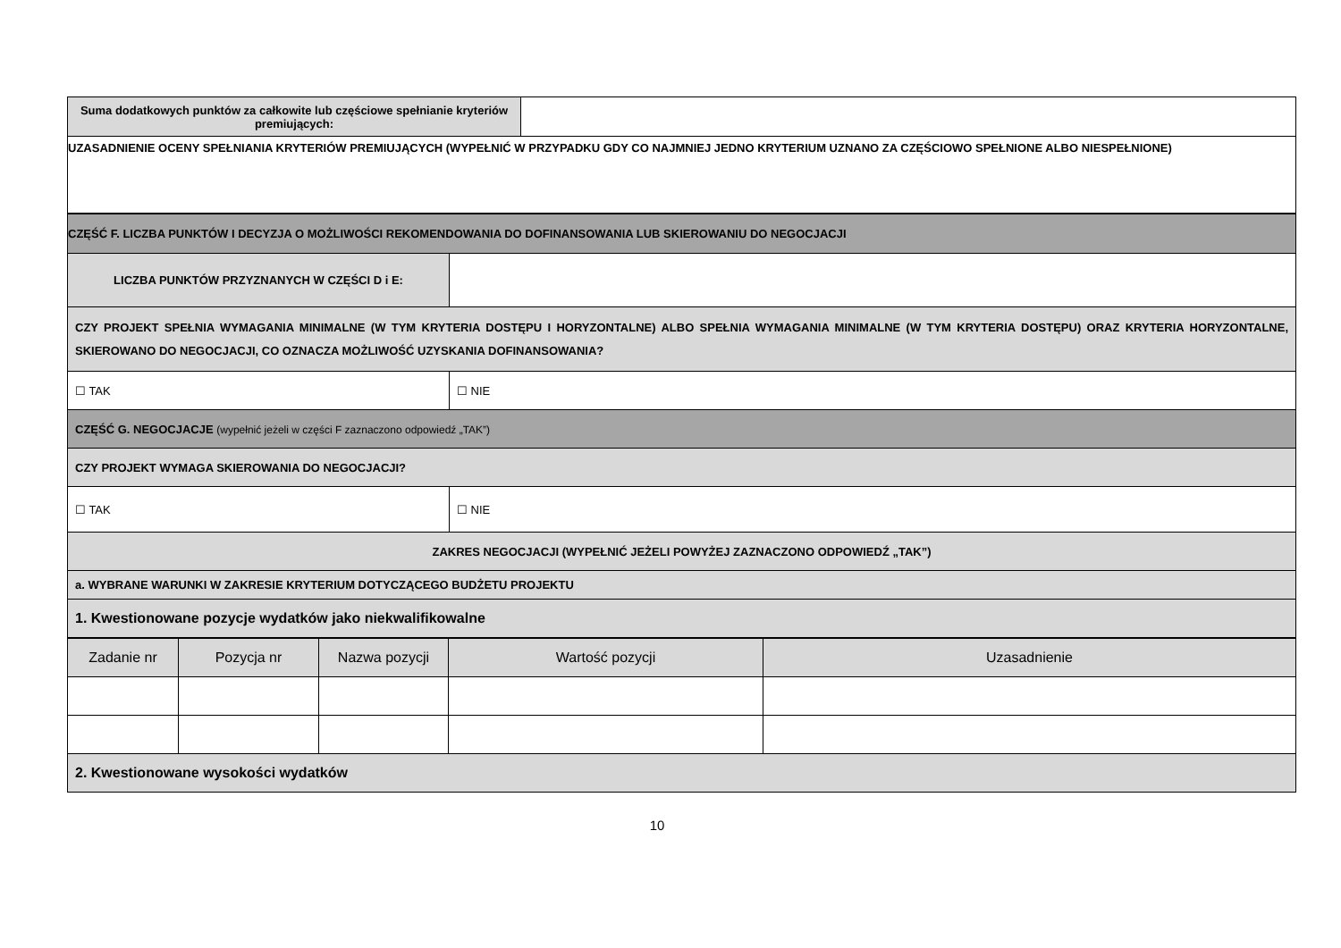| Suma dodatkowych punktów za całkowite lub częściowe spełnianie kryteriów premiujących: | |
| UZASADNIENIE OCENY SPEŁNIANIA KRYTERIÓW PREMIUJĄCYCH (WYPEŁNIĆ W PRZYPADKU GDY CO NAJMNIEJ JEDNO KRYTERIUM UZNANO ZA CZĘŚCIOWO SPEŁNIONE ALBO NIESPEŁNIONE) | |
| CZĘŚĆ F. LICZBA PUNKTÓW I DECYZJA O MOŻLIWOŚCI REKOMENDOWANIA DO DOFINANSOWANIA LUB SKIEROWANIU DO NEGOCJACJI | |
| LICZBA PUNKTÓW PRZYZNANYCH W CZĘŚCI D i E: | |
| CZY PROJEKT SPEŁNIA WYMAGANIA MINIMALNE (W TYM KRYTERIA DOSTĘPU I HORYZONTALNE) ALBO SPEŁNIA WYMAGANIA MINIMALNE (W TYM KRYTERIA DOSTĘPU) ORAZ KRYTERIA HORYZONTALNE, SKIEROWANO DO NEGOCJACJI, CO OZNACZA MOŻLIWOŚĆ UZYSKANIA DOFINANSOWANIA? | |
| ☐ TAK | ☐ NIE |
| CZĘŚĆ G. NEGOCJACJE (wypełnić jeżeli w części F zaznaczono odpowiedź „TAK”) | |
| CZY PROJEKT WYMAGA SKIEROWANIA DO NEGOCJACJI? | |
| ☐ TAK | ☐ NIE |
| ZAKRES NEGOCJACJI (WYPEŁNIĆ JEŻELI POWYŻEJ ZAZNACZONO ODPOWIEDŹ „TAK”) | |
| a. WYBRANE WARUNKI W ZAKRESIE KRYTERIUM DOTYCZĄCEGO BUDŻETU PROJEKTU | |
| 1. Kwestionowane pozycje wydatków jako niekwalifikowalne | |
| Zadanie nr | Pozycja nr | Nazwa pozycji | Wartość pozycji | Uzasadnienie |
| 2. Kwestionowane wysokości wydatków | | | | |
10